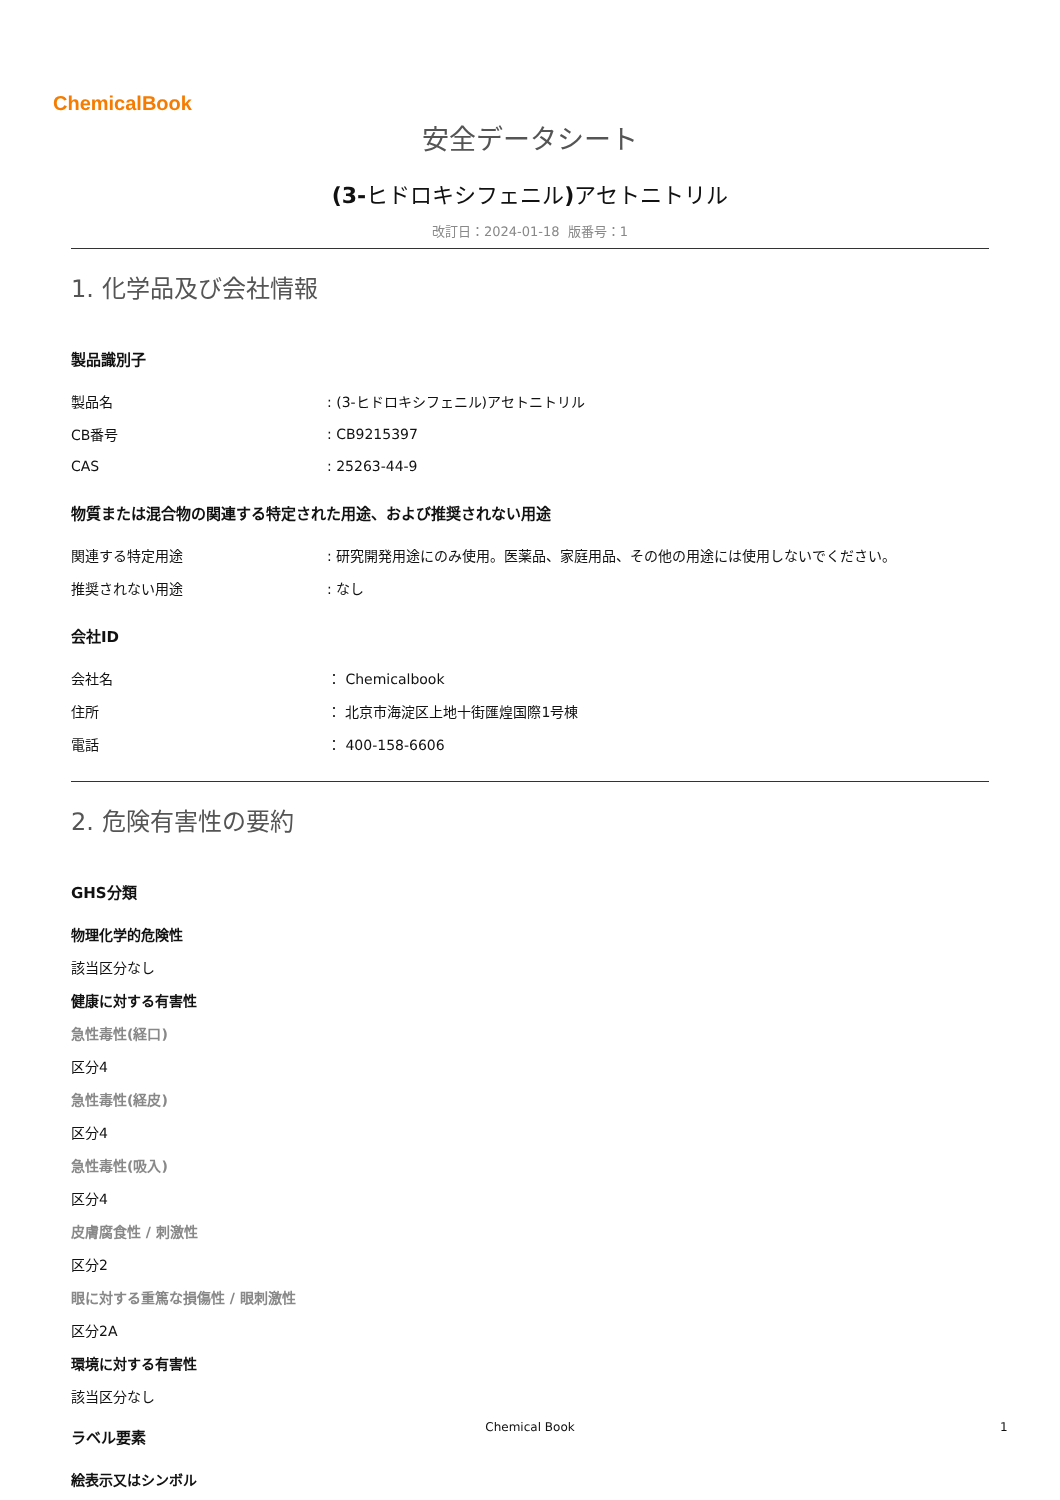ChemicalBook
安全データシート
(3-ヒドロキシフェニル) アセトニトリル
改訂日：2024-01-18 版番号：1
1. 化学品及び会社情報
製品識別子
| 製品名 | : (3-ヒドロキシフェニル)アセトニトリル |
| CB番号 | : CB9215397 |
| CAS | : 25263-44-9 |
物質または混合物の関連する特定された用途、および推奨されない用途
| 関連する特定用途 | : 研究開発用途にのみ使用。医薬品、家庭用品、その他の用途には使用しないでください。 |
| 推奨されない用途 | : なし |
会社ID
| 会社名 | ： Chemicalbook |
| 住所 | ： 北京市海淀区上地十街匯煌国際1号棟 |
| 電話 | ： 400-158-6606 |
2. 危険有害性の要約
GHS分類
物理化学的危険性
該当区分なし
健康に対する有害性
急性毒性(経口)
区分4
急性毒性(経皮)
区分4
急性毒性(吸入)
区分4
皮膚腐食性 / 刺激性
区分2
眼に対する重篤な損傷性 / 眼刺激性
区分2A
環境に対する有害性
該当区分なし
ラベル要素
絵表示又はシンボル
Chemical Book 1